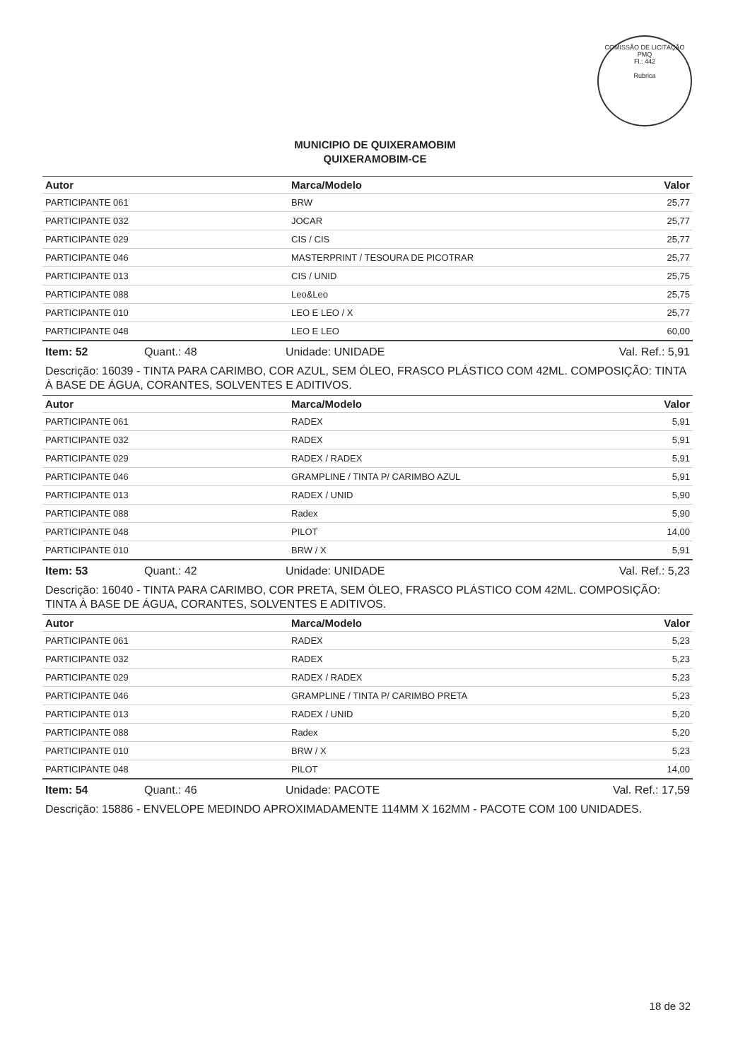COMISSÃO DE LICITAÇÃO
PMQ
Fl.: 442
Rubrica
MUNICIPIO DE QUIXERAMOBIM
QUIXERAMOBIM-CE
| Autor | Marca/Modelo | Valor |
| --- | --- | --- |
| PARTICIPANTE 061 | BRW | 25,77 |
| PARTICIPANTE 032 | JOCAR | 25,77 |
| PARTICIPANTE 029 | CIS / CIS | 25,77 |
| PARTICIPANTE 046 | MASTERPRINT / TESOURA DE PICOTRAR | 25,77 |
| PARTICIPANTE 013 | CIS / UNID | 25,75 |
| PARTICIPANTE 088 | Leo&Leo | 25,75 |
| PARTICIPANTE 010 | LEO E LEO / X | 25,77 |
| PARTICIPANTE 048 | LEO E LEO | 60,00 |
Item: 52 Quant.: 48 Unidade: UNIDADE Val. Ref.: 5,91
Descrição: 16039 - TINTA PARA CARIMBO, COR AZUL, SEM ÓLEO, FRASCO PLÁSTICO COM 42ML. COMPOSIÇÃO: TINTA À BASE DE ÁGUA, CORANTES, SOLVENTES E ADITIVOS.
| Autor | Marca/Modelo | Valor |
| --- | --- | --- |
| PARTICIPANTE 061 | RADEX | 5,91 |
| PARTICIPANTE 032 | RADEX | 5,91 |
| PARTICIPANTE 029 | RADEX / RADEX | 5,91 |
| PARTICIPANTE 046 | GRAMPLINE / TINTA P/ CARIMBO AZUL | 5,91 |
| PARTICIPANTE 013 | RADEX / UNID | 5,90 |
| PARTICIPANTE 088 | Radex | 5,90 |
| PARTICIPANTE 048 | PILOT | 14,00 |
| PARTICIPANTE 010 | BRW / X | 5,91 |
Item: 53 Quant.: 42 Unidade: UNIDADE Val. Ref.: 5,23
Descrição: 16040 - TINTA PARA CARIMBO, COR PRETA, SEM ÓLEO, FRASCO PLÁSTICO COM 42ML. COMPOSIÇÃO: TINTA À BASE DE ÁGUA, CORANTES, SOLVENTES E ADITIVOS.
| Autor | Marca/Modelo | Valor |
| --- | --- | --- |
| PARTICIPANTE 061 | RADEX | 5,23 |
| PARTICIPANTE 032 | RADEX | 5,23 |
| PARTICIPANTE 029 | RADEX / RADEX | 5,23 |
| PARTICIPANTE 046 | GRAMPLINE / TINTA P/ CARIMBO PRETA | 5,23 |
| PARTICIPANTE 013 | RADEX / UNID | 5,20 |
| PARTICIPANTE 088 | Radex | 5,20 |
| PARTICIPANTE 010 | BRW / X | 5,23 |
| PARTICIPANTE 048 | PILOT | 14,00 |
Item: 54 Quant.: 46 Unidade: PACOTE Val. Ref.: 17,59
Descrição: 15886 - ENVELOPE MEDINDO APROXIMADAMENTE 114MM X 162MM - PACOTE COM 100 UNIDADES.
18 de 32